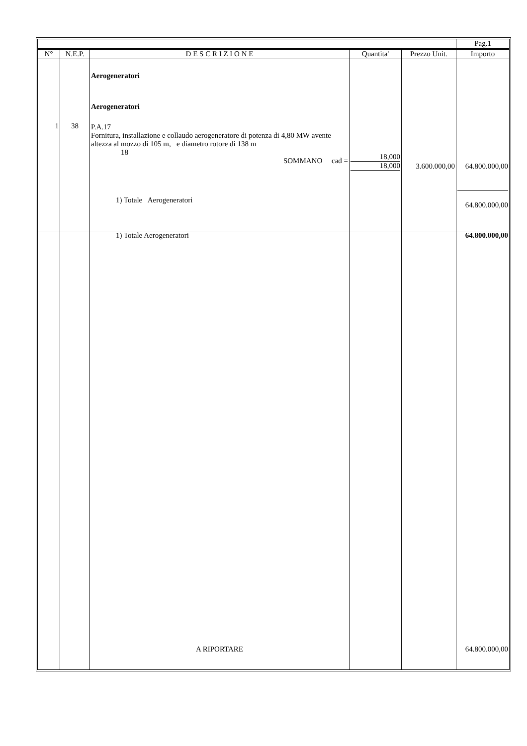| | | | | | Pag.1 |
| --- | --- | --- | --- | --- | --- |
| N° | N.E.P. | D E S C R I Z I O N E | Quantita' | Prezzo Unit. | Importo |
| 1 | 38 | Aerogeneratori Aerogeneratori P.A.17 Fornitura, installazione e collaudo aerogeneratore di potenza di 4,80 MW avente altezza al mozzo di 105 m, e diametro rotore di 138 m 18 SOMMANO cad = 1) Totale Aerogeneratori | 18,000 18,000 | 3.600.000,00 | 64.800.000,00 64.800.000,00 |
| | | 1) Totale Aerogeneratori A RIPORTARE | | | 64.800.000,00 64.800.000,00 |